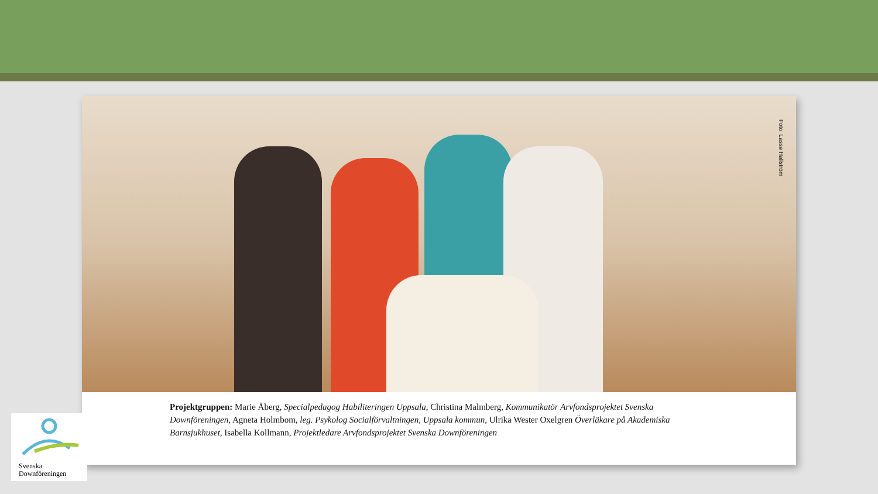Foto: Lasse Hallström
Projektgruppen: Marie Åberg, Specialpedagog Habiliteringen Uppsala, Christina Malmberg, Kommunikatör Arvfondsprojektet Svenska Downföreningen, Agneta Holmbom, leg. Psykolog Socialförvaltningen, Uppsala kommun, Ulrika Wester Oxelgren Överläkare på Akademiska Barnsjukhuset, Isabella Kollmann, Projektledare Arvfondsprojektet Svenska Downföreningen
Svenska
Downföreningen